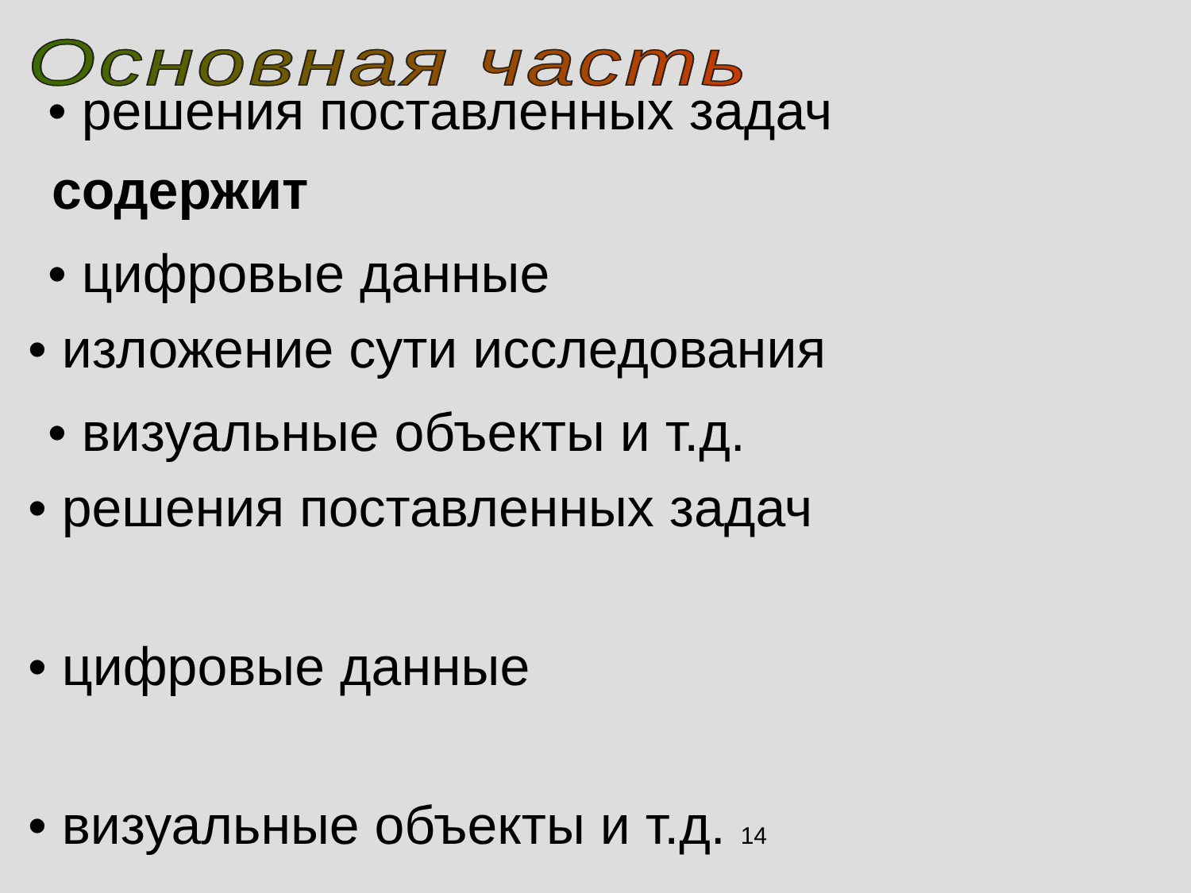Основная часть • решения поставленных задач
содержит
• цифровые данные
• изложение сути исследования
• визуальные объекты и т.д.
• решения поставленных задач
• цифровые данные
• визуальные объекты и т.д. 14